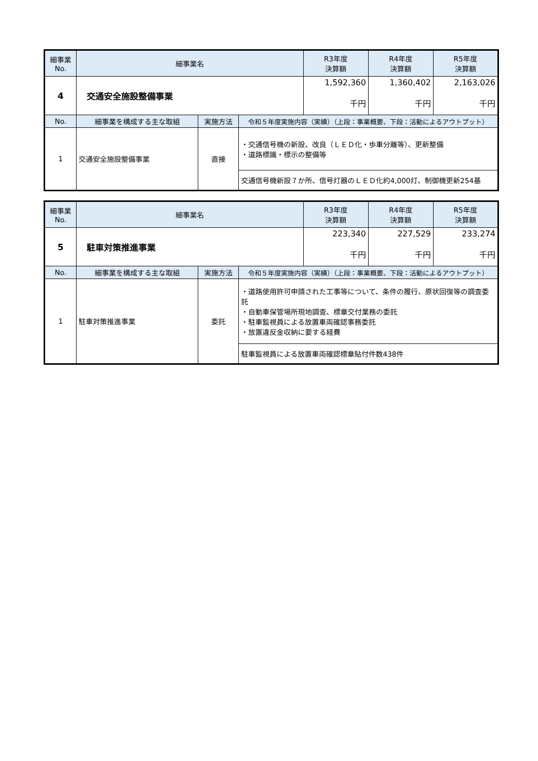| 細事業 No. | 細事業名 | | | R3年度 決算額 | R4年度 決算額 | R5年度 決算額 |
| --- | --- | --- | --- | --- | --- | --- |
| 4 | 交通安全施設整備事業 | | | 1,592,360 千円 | 1,360,402 千円 | 2,163,026 千円 |
| No. | 細事業を構成する主な取組 | 実施方法 | 令和５年度実施内容（実績）（上段：事業概要、下段：活動によるアウトプット） | | | |
| 1 | 交通安全施設整備事業 | 直接 | ・交通信号機の新設、改良（ＬＥＤ化・歩車分離等）、更新整備 ・道路標識・標示の整備等 | | | |
| | | | 交通信号機新設７か所、信号灯器のＬＥＤ化約4,000灯、制御機更新254基 | | | |
| 細事業 No. | 細事業名 | | | R3年度 決算額 | R4年度 決算額 | R5年度 決算額 |
| --- | --- | --- | --- | --- | --- | --- |
| 5 | 駐車対策推進事業 | | | 223,340 千円 | 227,529 千円 | 233,274 千円 |
| No. | 細事業を構成する主な取組 | 実施方法 | 令和５年度実施内容（実績）（上段：事業概要、下段：活動によるアウトプット） | | | |
| 1 | 駐車対策推進事業 | 委託 | ・道路使用許可申請された工事等について、条件の履行、原状回復等の調査委託 ・自動車保管場所現地調査、標章交付業務の委託 ・駐車監視員による放置車両確認事務委託 ・放置違反金収納に要する経費 | | | |
| | | | 駐車監視員による放置車両確認標章貼付件数438件 | | | |